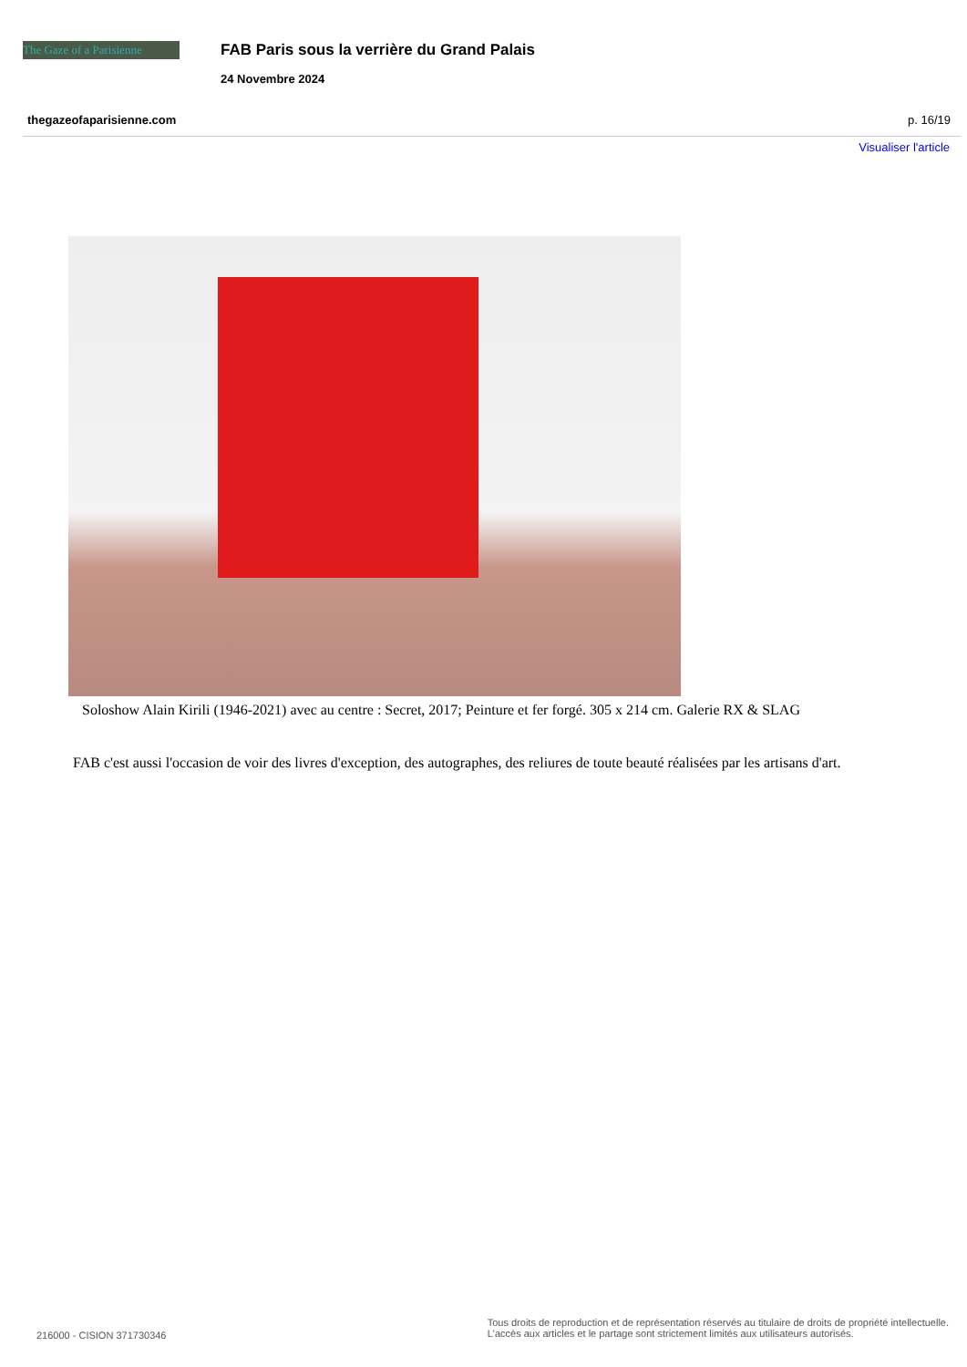The Gaze of a Parisienne
FAB Paris sous la verrière du Grand Palais
24 Novembre 2024
thegazeofaparisienne.com p. 16/19
Visualiser l'article
Soloshow Alain Kirili (1946-2021) avec au centre : Secret, 2017; Peinture et fer forgé. 305 x 214 cm. Galerie RX & SLAG
FAB c'est aussi l'occasion de voir des livres d'exception, des autographes, des reliures de toute beauté réalisées par les artisans d'art.
216000 - CISION 371730346
Tous droits de reproduction et de représentation réservés au titulaire de droits de propriété intellectuelle.
L'accès aux articles et le partage sont strictement limités aux utilisateurs autorisés.